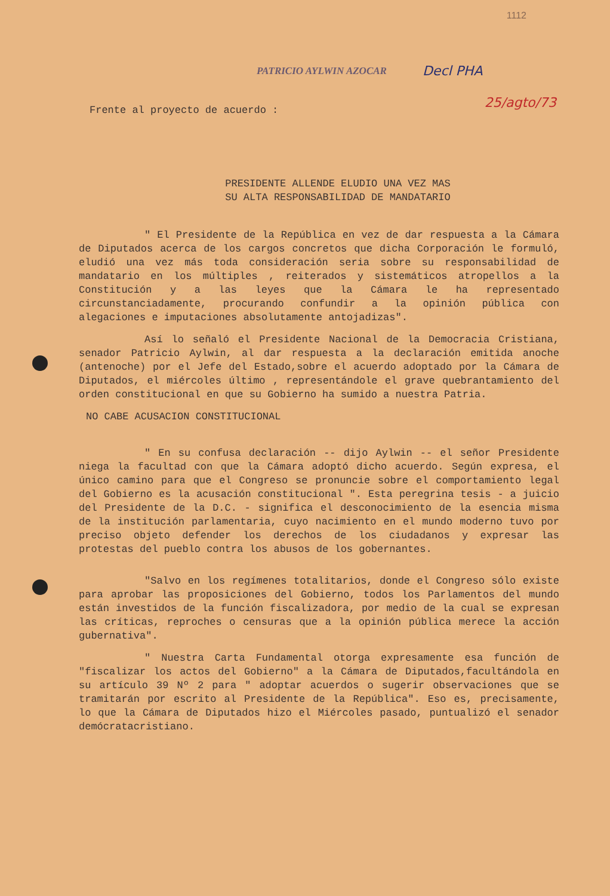1112
PATRICIO AYLWIN AZOCAR Decl PHA
25/agto/73
Frente al proyecto de acuerdo :
PRESIDENTE ALLENDE ELUDIO UNA VEZ MAS
SU ALTA RESPONSABILIDAD DE MANDATARIO
" El Presidente de la República en vez de dar respuesta a la Cámara de Diputados acerca de los cargos concretos que dicha Corporación le formuló, eludió una vez más toda consideración seria sobre su responsabilidad de mandatario en los múltiples , reiterados y sistemáticos atropellos a la Constitución y a las leyes que la Cámara le ha representado circunstanciadamente, procurando confundir a la opinión pública con alegaciones e imputaciones absolutamente antojadizas".
Así lo señaló el Presidente Nacional de la Democracia Cristiana, senador Patricio Aylwin, al dar respuesta a la declaración emitida anoche (antenoche) por el Jefe del Estado,sobre el acuerdo adoptado por la Cámara de Diputados, el miércoles último , representándole el grave quebrantamiento del orden constitucional en que su Gobierno ha sumido a nuestra Patria.
NO CABE ACUSACION CONSTITUCIONAL
" En su confusa declaración -- dijo Aylwin -- el señor Presidente niega la facultad con que la Cámara adoptó dicho acuerdo. Según expresa, el único camino para que el Congreso se pronuncie sobre el comportamiento legal del Gobierno es la acusación constitucional ". Esta peregrina tesis - a juicio del Presidente de la D.C. - significa el desconocimiento de la esencia misma de la institución parlamentaria, cuyo nacimiento en el mundo moderno tuvo por preciso objeto defender los derechos de los ciudadanos y expresar las protestas del pueblo contra los abusos de los gobernantes.
"Salvo en los regímenes totalitarios, donde el Congreso sólo existe para aprobar las proposiciones del Gobierno, todos los Parlamentos del mundo están investidos de la función fiscalizadora, por medio de la cual se expresan las críticas, reproches o censuras que a la opinión pública merece la acción gubernativa".
" Nuestra Carta Fundamental otorga expresamente esa función de "fiscalizar los actos del Gobierno" a la Cámara de Diputados,facultándola en su artículo 39 Nº 2 para " adoptar acuerdos o sugerir observaciones que se tramitarán por escrito al Presidente de la República". Eso es, precisamente, lo que la Cámara de Diputados hizo el Miércoles pasado, puntualizó el senador demócratacristiano.